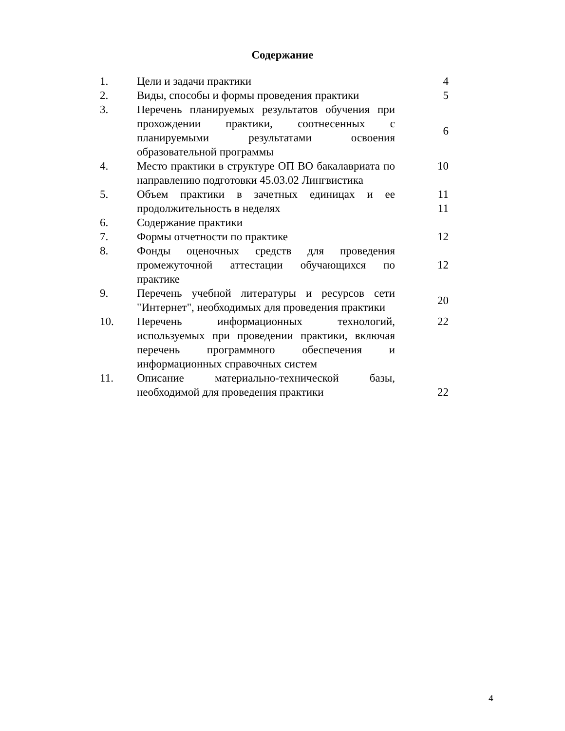Содержание
| 1. | Цели и задачи практики | 4 |
| 2. | Виды, способы и формы проведения практики | 5 |
| 3. | Перечень планируемых результатов обучения при прохождении практики, соотнесенных с планируемыми результатами освоения образовательной программы | 6 |
| 4. | Место практики в структуре ОП ВО бакалавриата по направлению подготовки 45.03.02 Лингвистика | 10 |
| 5. | Объем практики в зачетных единицах и ее продолжительность в неделях | 11 11 |
| 6. | Содержание практики | |
| 7. | Формы отчетности по практике | 12 |
| 8. | Фонды оценочных средств для проведения промежуточной аттестации обучающихся по практике | 12 |
| 9. | Перечень учебной литературы и ресурсов сети "Интернет", необходимых для проведения практики | 20 |
| 10. | Перечень информационных технологий, используемых при проведении практики, включая перечень программного обеспечения и информационных справочных систем | 22 |
| 11. | Описание материально-технической базы, необходимой для проведения практики | 22 |
4